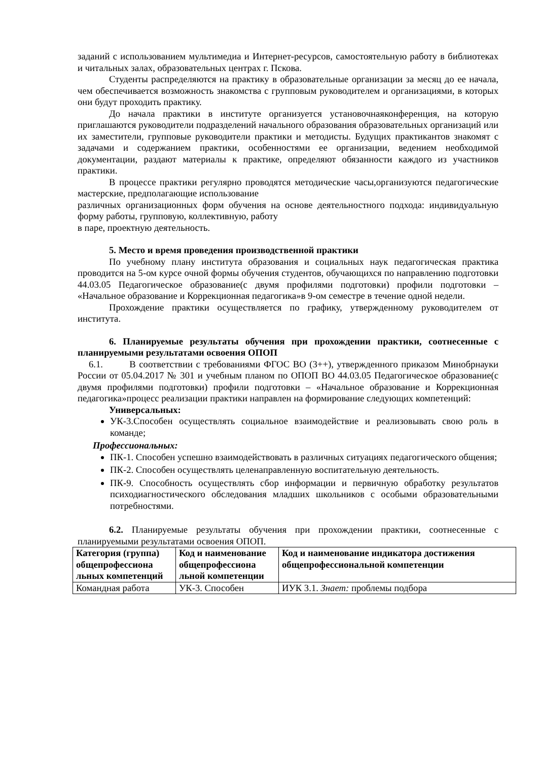заданий с использованием мультимедиа и Интернет-ресурсов, самостоятельную работу в библиотеках и читальных залах, образовательных центрах г. Пскова.
Студенты распределяются на практику в образовательные организации за месяц до ее начала, чем обеспечивается возможность знакомства с групповым руководителем и организациями, в которых они будут проходить практику.
До начала практики в институте организуется установочнаяконференция, на которую приглашаются руководители подразделений начального образования образовательных организаций или их заместители, групповые руководители практики и методисты. Будущих практикантов знакомят с задачами и содержанием практики, особенностями ее организации, ведением необходимой документации, раздают материалы к практике, определяют обязанности каждого из участников практики.
В процессе практики регулярно проводятся методические часы,организуются педагогические мастерские, предполагающие использование
различных организационных форм обучения на основе деятельностного подхода: индивидуальную форму работы, групповую, коллективную, работу
в паре, проектную деятельность.
5. Место и время проведения производственной практики
По учебному плану института образования и социальных наук педагогическая практика проводится на 5-ом курсе очной формы обучения студентов, обучающихся по направлению подготовки 44.03.05 Педагогическое образование(с двумя профилями подготовки) профили подготовки – «Начальное образование и Коррекционная педагогика»в 9-ом семестре в течение одной недели.
Прохождение практики осуществляется по графику, утвержденному руководителем от института.
6. Планируемые результаты обучения при прохождении практики, соотнесенные с планируемыми результатами освоения ОПОП
6.1. В соответствии с требованиями ФГОС ВО (3++), утвержденного приказом Минобрнауки России от 05.04.2017 № 301 и учебным планом по ОПОП ВО 44.03.05 Педагогическое образование(с двумя профилями подготовки) профили подготовки – «Начальное образование и Коррекционная педагогика»процесс реализации практики направлен на формирование следующих компетенций:
Универсальных:
УК-3.Способен осуществлять социальное взаимодействие и реализовывать свою роль в команде;
Профессиональных:
ПК-1. Способен успешно взаимодействовать в различных ситуациях педагогического общения;
ПК-2. Способен осуществлять целенаправленную воспитательную деятельность.
ПК-9. Способность осуществлять сбор информации и первичную обработку результатов психодиагностического обследования младших школьников с особыми образовательными потребностями.
6.2. Планируемые результаты обучения при прохождении практики, соотнесенные с планируемыми результатами освоения ОПОП.
| Категория (группа) общепрофессиона льных компетенций | Код и наименование общепрофессиона льной компетенции | Код и наименование индикатора достижения общепрофессиональной компетенции |
| --- | --- | --- |
| Командная работа | УК-3. Способен | ИУК 3.1. Знает: проблемы подбора |